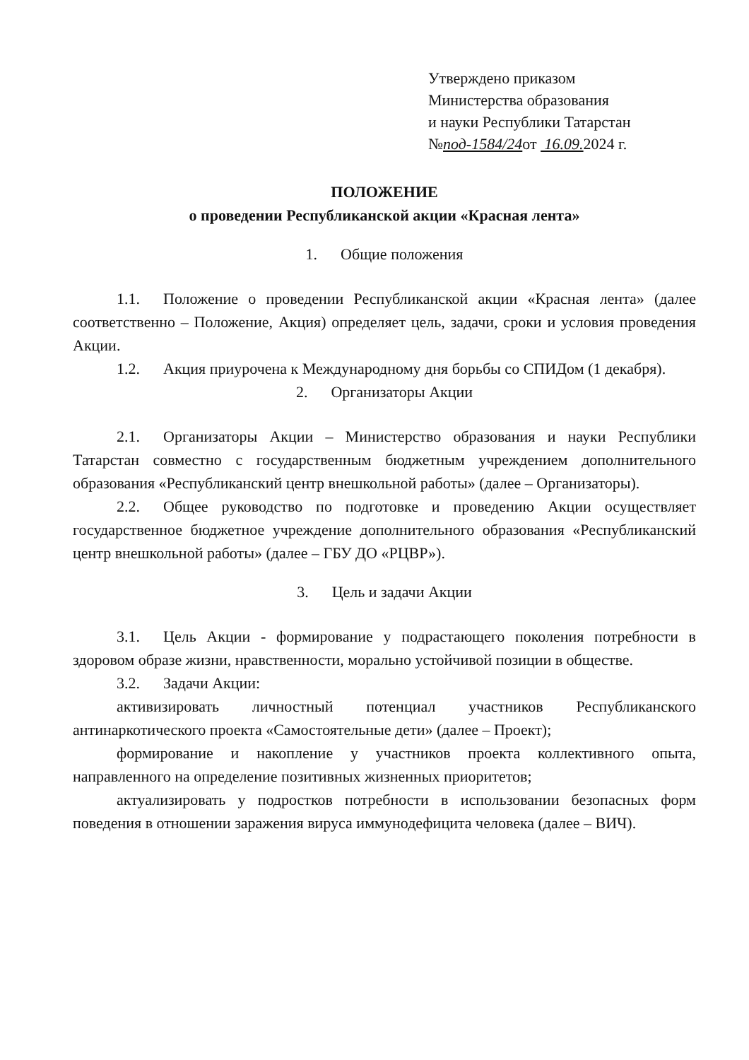Утверждено приказом
Министерства образования
и науки Республики Татарстан
№под-1584/24от 16.09. 2024 г.
ПОЛОЖЕНИЕ
о проведении Республиканской акции «Красная лента»
1. Общие положения
1.1. Положение о проведении Республиканской акции «Красная лента» (далее соответственно – Положение, Акция) определяет цель, задачи, сроки и условия проведения Акции.
1.2. Акция приурочена к Международному дня борьбы со СПИДом (1 декабря).
2. Организаторы Акции
2.1. Организаторы Акции – Министерство образования и науки Республики Татарстан совместно с государственным бюджетным учреждением дополнительного образования «Республиканский центр внешкольной работы» (далее – Организаторы).
2.2. Общее руководство по подготовке и проведению Акции осуществляет государственное бюджетное учреждение дополнительного образования «Республиканский центр внешкольной работы» (далее – ГБУ ДО «РЦВР»).
3. Цель и задачи Акции
3.1. Цель Акции - формирование у подрастающего поколения потребности в здоровом образе жизни, нравственности, морально устойчивой позиции в обществе.
3.2. Задачи Акции:
активизировать личностный потенциал участников Республиканского антинаркотического проекта «Самостоятельные дети» (далее – Проект);
формирование и накопление у участников проекта коллективного опыта, направленного на определение позитивных жизненных приоритетов;
актуализировать у подростков потребности в использовании безопасных форм поведения в отношении заражения вируса иммунодефицита человека (далее – ВИЧ).